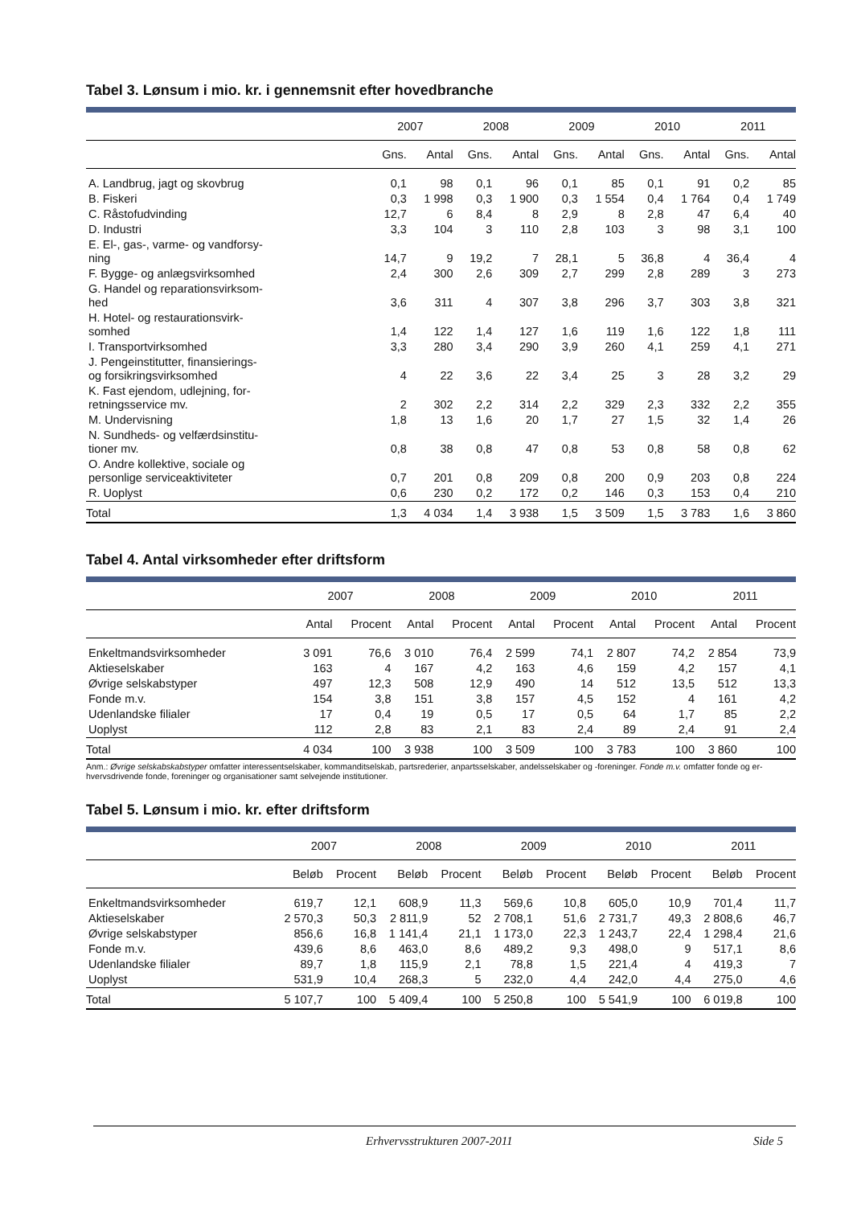Tabel 3. Lønsum i mio. kr. i gennemsnit efter hovedbranche
| | 2007 | | 2008 | | 2009 | | 2010 | | 2011 | |
| --- | --- | --- | --- | --- | --- | --- | --- | --- | --- | --- |
| | Gns. | Antal | Gns. | Antal | Gns. | Antal | Gns. | Antal | Gns. | Antal |
| A. Landbrug, jagt og skovbrug | 0,1 | 98 | 0,1 | 96 | 0,1 | 85 | 0,1 | 91 | 0,2 | 85 |
| B. Fiskeri | 0,3 | 1 998 | 0,3 | 1 900 | 0,3 | 1 554 | 0,4 | 1 764 | 0,4 | 1 749 |
| C. Råstofudvinding | 12,7 | 6 | 8,4 | 8 | 2,9 | 8 | 2,8 | 47 | 6,4 | 40 |
| D. Industri | 3,3 | 104 | 3 | 110 | 2,8 | 103 | 3 | 98 | 3,1 | 100 |
| E. El-, gas-, varme- og vandforsy- ning | 14,7 | 9 | 19,2 | 7 | 28,1 | 5 | 36,8 | 4 | 36,4 | 4 |
| F. Bygge- og anlægsvirksomhed | 2,4 | 300 | 2,6 | 309 | 2,7 | 299 | 2,8 | 289 | 3 | 273 |
| G. Handel og reparationsvirksom- hed | 3,6 | 311 | 4 | 307 | 3,8 | 296 | 3,7 | 303 | 3,8 | 321 |
| H. Hotel- og restaurationsvirk- somhed | 1,4 | 122 | 1,4 | 127 | 1,6 | 119 | 1,6 | 122 | 1,8 | 111 |
| I. Transportvirksomhed | 3,3 | 280 | 3,4 | 290 | 3,9 | 260 | 4,1 | 259 | 4,1 | 271 |
| J. Pengeinstitutter, finansierings- og forsikringsvirksomhed | 4 | 22 | 3,6 | 22 | 3,4 | 25 | 3 | 28 | 3,2 | 29 |
| K. Fast ejendom, udlejning, for- retningsservice mv. | 2 | 302 | 2,2 | 314 | 2,2 | 329 | 2,3 | 332 | 2,2 | 355 |
| M. Undervisning | 1,8 | 13 | 1,6 | 20 | 1,7 | 27 | 1,5 | 32 | 1,4 | 26 |
| N. Sundheds- og velfærdsinstitu- tioner mv. | 0,8 | 38 | 0,8 | 47 | 0,8 | 53 | 0,8 | 58 | 0,8 | 62 |
| O. Andre kollektive, sociale og personlige serviceaktiviteter | 0,7 | 201 | 0,8 | 209 | 0,8 | 200 | 0,9 | 203 | 0,8 | 224 |
| R. Uoplyst | 0,6 | 230 | 0,2 | 172 | 0,2 | 146 | 0,3 | 153 | 0,4 | 210 |
| Total | 1,3 | 4 034 | 1,4 | 3 938 | 1,5 | 3 509 | 1,5 | 3 783 | 1,6 | 3 860 |
Tabel 4. Antal virksomheder efter driftsform
| | 2007 | | 2008 | | 2009 | | 2010 | | 2011 | |
| --- | --- | --- | --- | --- | --- | --- | --- | --- | --- | --- |
| | Antal | Procent | Antal | Procent | Antal | Procent | Antal | Procent | Antal | Procent |
| Enkeltmandsvirksomheder | 3 091 | 76,6 | 3 010 | 76,4 | 2 599 | 74,1 | 2 807 | 74,2 | 2 854 | 73,9 |
| Aktieselskaber | 163 | 4 | 167 | 4,2 | 163 | 4,6 | 159 | 4,2 | 157 | 4,1 |
| Øvrige selskabstyper | 497 | 12,3 | 508 | 12,9 | 490 | 14 | 512 | 13,5 | 512 | 13,3 |
| Fonde m.v. | 154 | 3,8 | 151 | 3,8 | 157 | 4,5 | 152 | 4 | 161 | 4,2 |
| Udenlandske filialer | 17 | 0,4 | 19 | 0,5 | 17 | 0,5 | 64 | 1,7 | 85 | 2,2 |
| Uoplyst | 112 | 2,8 | 83 | 2,1 | 83 | 2,4 | 89 | 2,4 | 91 | 2,4 |
| Total | 4 034 | 100 | 3 938 | 100 | 3 509 | 100 | 3 783 | 100 | 3 860 | 100 |
Anm.: Øvrige selskabskabstyper omfatter interessentselskaber, kommanditselskab, partsrederier, anpartsselskaber, andelsselskaber og -foreninger. Fonde m.v. omfatter fonde og er-hvervsdrivende fonde, foreninger og organisationer samt selvejende institutioner.
Tabel 5. Lønsum i mio. kr. efter driftsform
| | 2007 | | 2008 | | 2009 | | 2010 | | 2011 | |
| --- | --- | --- | --- | --- | --- | --- | --- | --- | --- | --- |
| | Beløb | Procent | Beløb | Procent | Beløb | Procent | Beløb | Procent | Beløb | Procent |
| Enkeltmandsvirksomheder | 619,7 | 12,1 | 608,9 | 11,3 | 569,6 | 10,8 | 605,0 | 10,9 | 701,4 | 11,7 |
| Aktieselskaber | 2 570,3 | 50,3 | 2 811,9 | 52 | 2 708,1 | 51,6 | 2 731,7 | 49,3 | 2 808,6 | 46,7 |
| Øvrige selskabstyper | 856,6 | 16,8 | 1 141,4 | 21,1 | 1 173,0 | 22,3 | 1 243,7 | 22,4 | 1 298,4 | 21,6 |
| Fonde m.v. | 439,6 | 8,6 | 463,0 | 8,6 | 489,2 | 9,3 | 498,0 | 9 | 517,1 | 8,6 |
| Udenlandske filialer | 89,7 | 1,8 | 115,9 | 2,1 | 78,8 | 1,5 | 221,4 | 4 | 419,3 | 7 |
| Uoplyst | 531,9 | 10,4 | 268,3 | 5 | 232,0 | 4,4 | 242,0 | 4,4 | 275,0 | 4,6 |
| Total | 5 107,7 | 100 | 5 409,4 | 100 | 5 250,8 | 100 | 5 541,9 | 100 | 6 019,8 | 100 |
Erhvervsstrukturen 2007-2011 Side 5